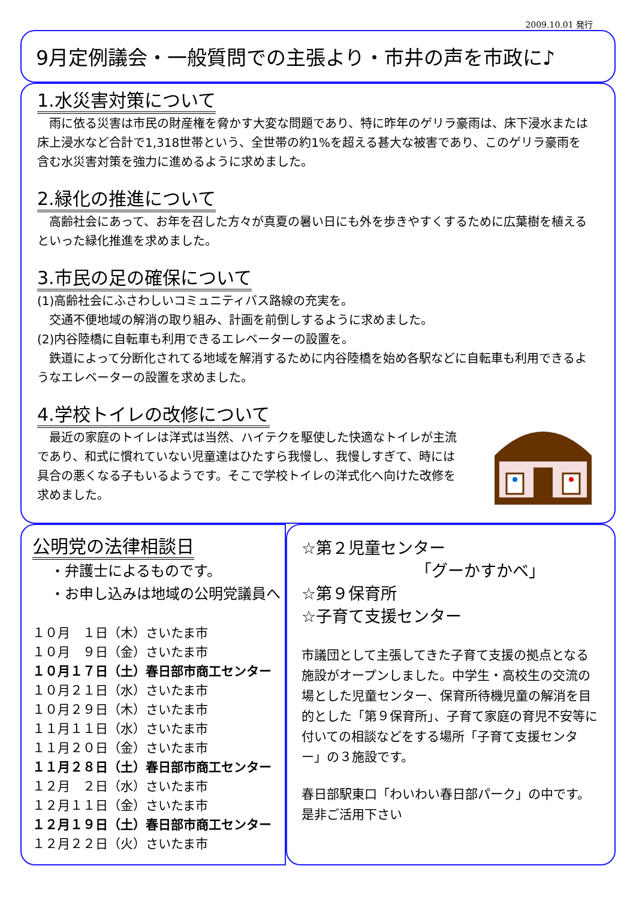2009.10.01 発行
9月定例議会・一般質問での主張より・市井の声を市政に♪
1.水災害対策について
　雨に依る災害は市民の財産権を脅かす大変な問題であり、特に昨年のゲリラ豪雨は、床下浸水または床上浸水など合計で1,318世帯という、全世帯の約1%を超える甚大な被害であり、このゲリラ豪雨を含む水災害対策を強力に進めるように求めました。
2.緑化の推進について
　高齢社会にあって、お年を召した方々が真夏の暑い日にも外を歩きやすくするために広葉樹を植えるといった緑化推進を求めました。
3.市民の足の確保について
(1)高齢社会にふさわしいコミュニティバス路線の充実を。
　交通不便地域の解消の取り組み、計画を前倒しするように求めました。
(2)内谷陸橋に自転車も利用できるエレベーターの設置を。
　鉄道によって分断化されてる地域を解消するために内谷陸橋を始め各駅などに自転車も利用できるようなエレベーターの設置を求めました。
4.学校トイレの改修について
　最近の家庭のトイレは洋式は当然、ハイテクを駆使した快適なトイレが主流であり、和式に慣れていない児童達はひたすら我慢し、我慢しすぎて、時には具合の悪くなる子もいるようです。そこで学校トイレの洋式化へ向けた改修を求めました。
公明党の法律相談日
・弁護士によるものです。
・お申し込みは地域の公明党議員へ
１０月　１日（木）さいたま市
１０月　９日（金）さいたま市
１０月１７日（土）春日部市商工センター
１０月２１日（水）さいたま市
１０月２９日（木）さいたま市
１１月１１日（水）さいたま市
１１月２０日（金）さいたま市
１１月２８日（土）春日部市商工センター
１２月　２日（水）さいたま市
１２月１１日（金）さいたま市
１２月１９日（土）春日部市商工センター
１２月２２日（火）さいたま市
☆第２児童センター
「グーかすかべ」
☆第９保育所
☆子育て支援センター
市議団として主張してきた子育て支援の拠点となる施設がオープンしました。中学生・高校生の交流の場とした児童センター、保育所待機児童の解消を目的とした「第９保育所」、子育て家庭の育児不安等に付いての相談などをする場所「子育て支援センター」の３施設です。
春日部駅東口「わいわい春日部パーク」の中です。是非ご活用下さい